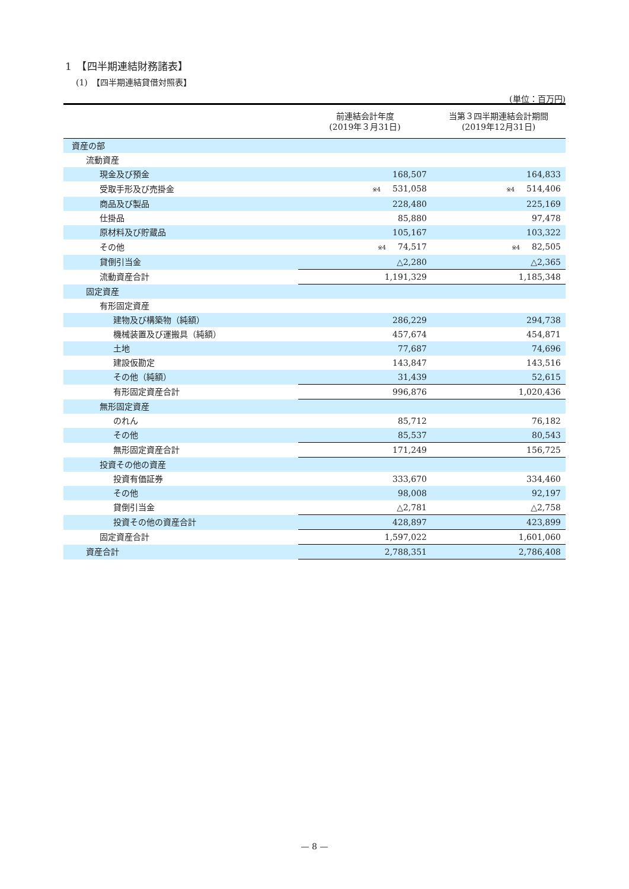1　【四半期連結財務諸表】
(1)　【四半期連結貸借対照表】
(単位：百万円)
| | 前連結会計年度 (2019年３月31日) | 当第３四半期連結会計期間 (2019年12月31日) |
| --- | --- | --- |
| 資産の部 | | |
| 流動資産 | | |
| 現金及び預金 | 168,507 | 164,833 |
| 受取手形及び売掛金 | ※4 531,058 | ※4 514,406 |
| 商品及び製品 | 228,480 | 225,169 |
| 仕掛品 | 85,880 | 97,478 |
| 原材料及び貯蔵品 | 105,167 | 103,322 |
| その他 | ※4 74,517 | ※4 82,505 |
| 貸倒引当金 | △2,280 | △2,365 |
| 流動資産合計 | 1,191,329 | 1,185,348 |
| 固定資産 | | |
| 有形固定資産 | | |
| 建物及び構築物（純額） | 286,229 | 294,738 |
| 機械装置及び運搬具（純額） | 457,674 | 454,871 |
| 土地 | 77,687 | 74,696 |
| 建設仮勘定 | 143,847 | 143,516 |
| その他（純額） | 31,439 | 52,615 |
| 有形固定資産合計 | 996,876 | 1,020,436 |
| 無形固定資産 | | |
| のれん | 85,712 | 76,182 |
| その他 | 85,537 | 80,543 |
| 無形固定資産合計 | 171,249 | 156,725 |
| 投資その他の資産 | | |
| 投資有価証券 | 333,670 | 334,460 |
| その他 | 98,008 | 92,197 |
| 貸倒引当金 | △2,781 | △2,758 |
| 投資その他の資産合計 | 428,897 | 423,899 |
| 固定資産合計 | 1,597,022 | 1,601,060 |
| 資産合計 | 2,788,351 | 2,786,408 |
— 8 —